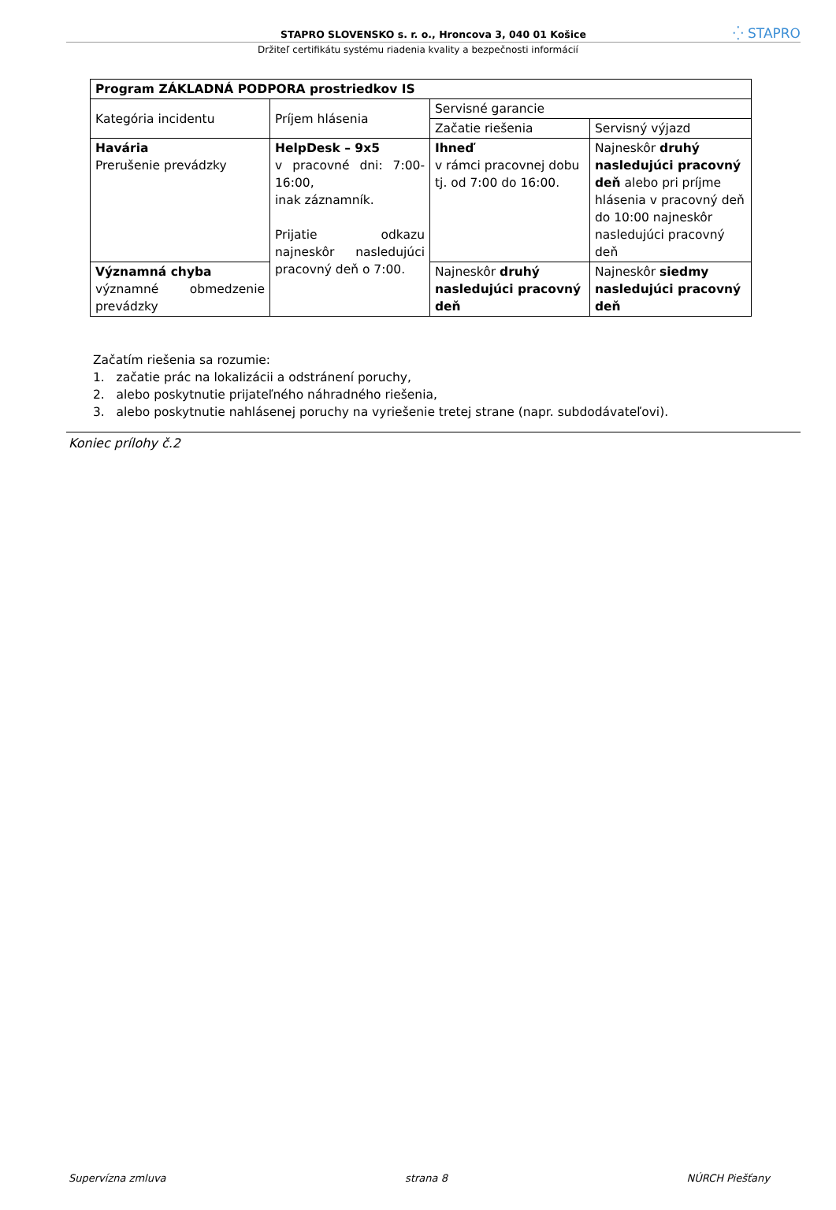STAPRO SLOVENSKO s. r. o., Hroncova 3, 040 01 Košice ⁛ STAPRO
Držiteľ certifikátu systému riadenia kvality a bezpečnosti informácií
| Program ZÁKLADNÁ PODPORA prostriedkov IS | | | |
| Kategória incidentu | Príjem hlásenia | Servisné garancie | |
| | | Začatie riešenia | Servisný výjazd |
| Havária Prerušenie prevádzky | HelpDesk – 9x5 v pracovné dni: 7:00-16:00, inak záznamník. Prijatie odkazu najneskôr nasledujúci pracovný deň o 7:00. | Ihneď v rámci pracovnej dobu tj. od 7:00 do 16:00. | Najneskôr druhý nasledujúci pracovný deň alebo pri príjme hlásenia v pracovný deň do 10:00 najneskôr nasledujúci pracovný deň |
| Významná chyba významné obmedzenie prevádzky | | Najneskôr druhý nasledujúci pracovný deň | Najneskôr siedmy nasledujúci pracovný deň |
Začatím riešenia sa rozumie:
1. začatie prác na lokalizácii a odstránení poruchy,
2. alebo poskytnutie prijateľného náhradného riešenia,
3. alebo poskytnutie nahlásenej poruchy na vyriešenie tretej strane (napr. subdodávateľovi).
Koniec prílohy č.2
Supervízna zmluva strana 8 NÚRCH Piešťany